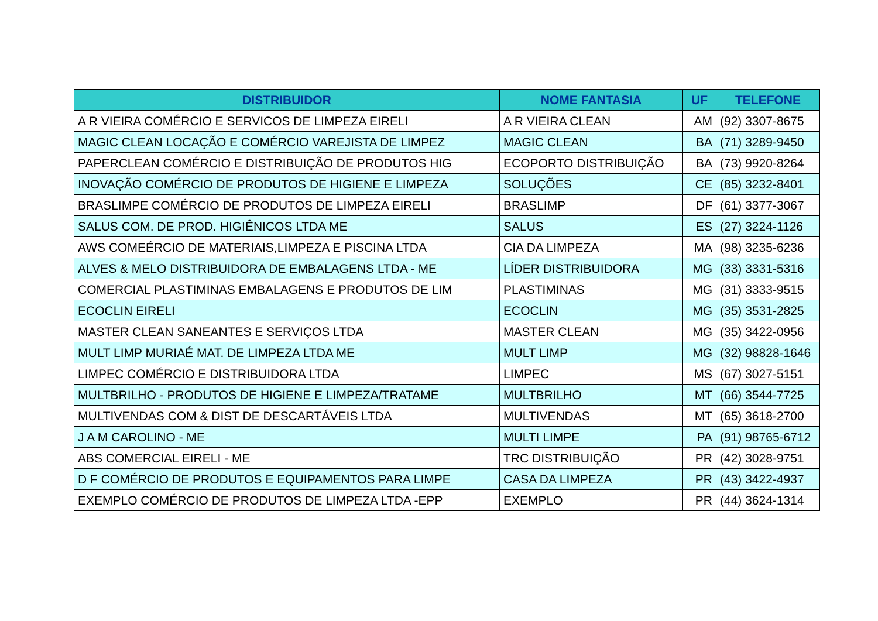| DISTRIBUIDOR | NOME FANTASIA | UF | TELEFONE |
| --- | --- | --- | --- |
| A R VIEIRA COMÉRCIO E SERVICOS DE LIMPEZA EIRELI | A R VIEIRA CLEAN | AM | (92) 3307-8675 |
| MAGIC CLEAN LOCAÇÃO E COMÉRCIO VAREJISTA DE LIMPEZ | MAGIC CLEAN | BA | (71) 3289-9450 |
| PAPERCLEAN COMÉRCIO E DISTRIBUIÇÃO DE PRODUTOS HIG | ECOPORTO DISTRIBUIÇÃO | BA | (73) 9920-8264 |
| INOVAÇÃO COMÉRCIO DE PRODUTOS DE HIGIENE E LIMPEZA | SOLUÇÕES | CE | (85) 3232-8401 |
| BRASLIMPE COMÉRCIO DE PRODUTOS DE LIMPEZA EIRELI | BRASLIMP | DF | (61) 3377-3067 |
| SALUS COM. DE PROD. HIGIÊNICOS LTDA ME | SALUS | ES | (27) 3224-1126 |
| AWS COMEÉRCIO DE MATERIAIS,LIMPEZA E PISCINA LTDA | CIA DA LIMPEZA | MA | (98) 3235-6236 |
| ALVES & MELO DISTRIBUIDORA DE EMBALAGENS LTDA - ME | LÍDER DISTRIBUIDORA | MG | (33) 3331-5316 |
| COMERCIAL PLASTIMINAS EMBALAGENS E PRODUTOS DE LIM | PLASTIMINAS | MG | (31) 3333-9515 |
| ECOCLIN EIRELI | ECOCLIN | MG | (35) 3531-2825 |
| MASTER CLEAN SANEANTES E SERVIÇOS LTDA | MASTER CLEAN | MG | (35) 3422-0956 |
| MULT LIMP MURIAÉ MAT. DE LIMPEZA LTDA ME | MULT LIMP | MG | (32) 98828-1646 |
| LIMPEC COMÉRCIO E DISTRIBUIDORA LTDA | LIMPEC | MS | (67) 3027-5151 |
| MULTBRILHO - PRODUTOS DE HIGIENE E LIMPEZA/TRATAME | MULTBRILHO | MT | (66) 3544-7725 |
| MULTIVENDAS COM & DIST DE DESCARTÁVEIS LTDA | MULTIVENDAS | MT | (65) 3618-2700 |
| J A M CAROLINO - ME | MULTI LIMPE | PA | (91) 98765-6712 |
| ABS COMERCIAL EIRELI - ME | TRC DISTRIBUIÇÃO | PR | (42) 3028-9751 |
| D F COMÉRCIO DE PRODUTOS E EQUIPAMENTOS PARA LIMPE | CASA DA LIMPEZA | PR | (43) 3422-4937 |
| EXEMPLO COMÉRCIO DE PRODUTOS DE LIMPEZA LTDA -EPP | EXEMPLO | PR | (44) 3624-1314 |